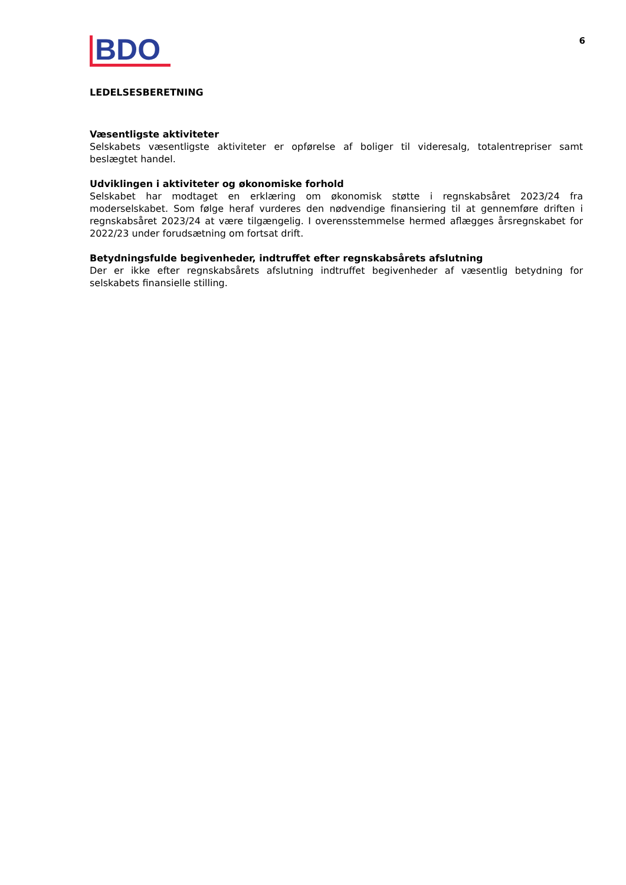BDO
6
LEDELSESBERETNING
Væsentligste aktiviteter
Selskabets væsentligste aktiviteter er opførelse af boliger til videresalg, totalentrepriser samt beslægtet handel.
Udviklingen i aktiviteter og økonomiske forhold
Selskabet har modtaget en erklæring om økonomisk støtte i regnskabsåret 2023/24 fra moderselskabet. Som følge heraf vurderes den nødvendige finansiering til at gennemføre driften i regnskabsåret 2023/24 at være tilgængelig. I overensstemmelse hermed aflægges årsregnskabet for 2022/23 under forudsætning om fortsat drift.
Betydningsfulde begivenheder, indtruffet efter regnskabsårets afslutning
Der er ikke efter regnskabsårets afslutning indtruffet begivenheder af væsentlig betydning for selskabets finansielle stilling.